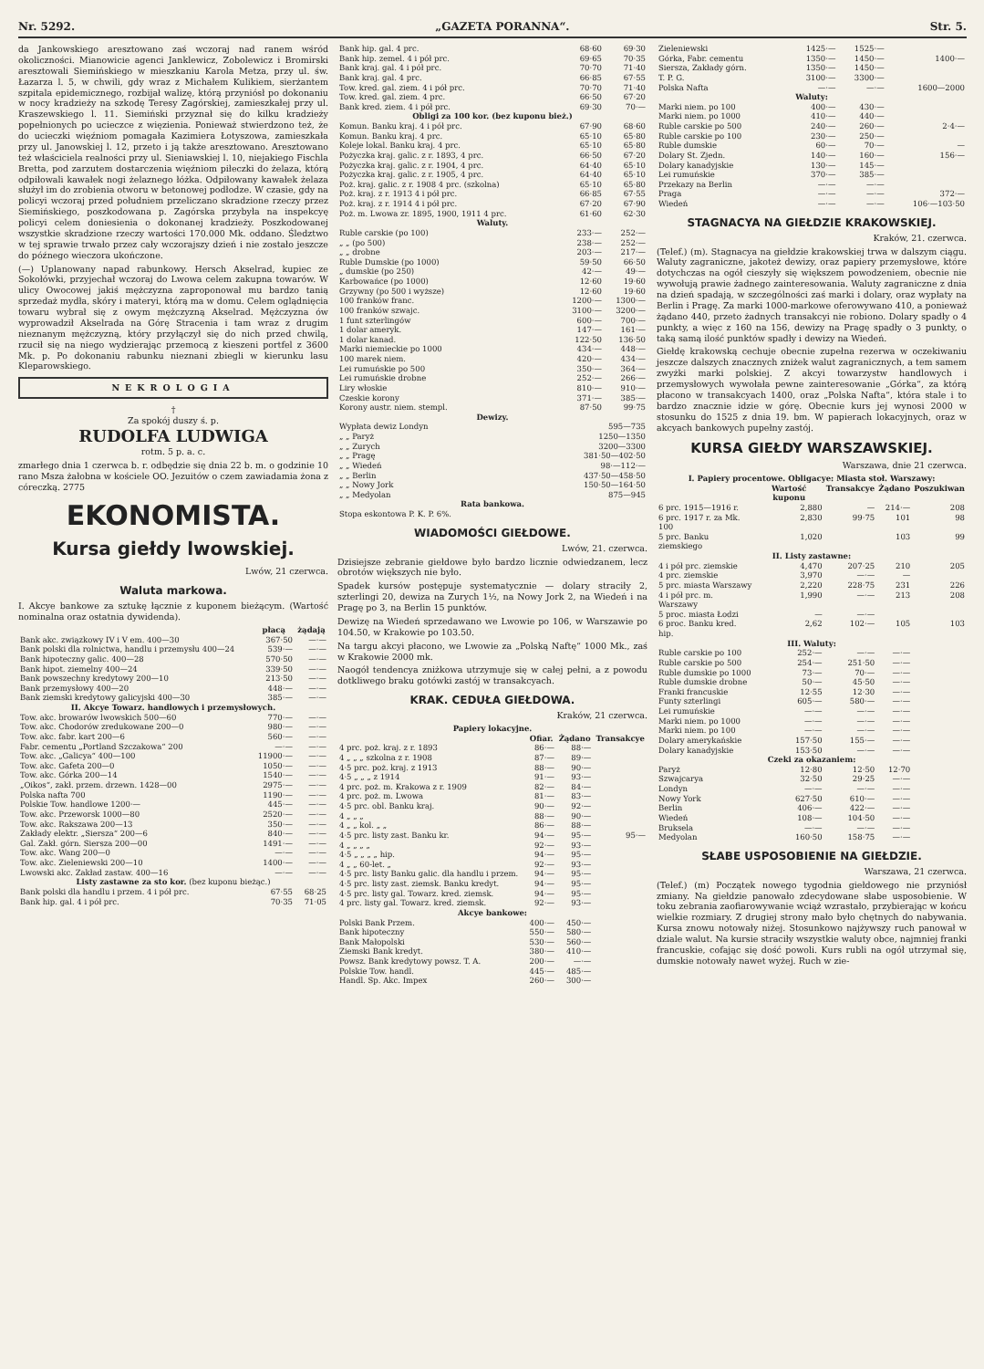Nr. 5292. „GAZETA PORANNA“. Str. 5.
da Jankowskiego aresztowano zaś wczoraj nad ranem wśród okoliczności. Mianowicie agenci Janklewicz, Zobolewicz i Bromirski aresztowali Siemińskiego w mieszkaniu Karola Metza, przy ul. św. Łazarza l. 5, w chwili, gdy wraz z Michałem Kulikiem, sierżantem szpitala epidemicznego, rozbijał walizę, którą przyniósł po dokonaniu w nocy kradzieży na szkodę Teresy Zagórskiej, zamieszkałej przy ul. Kraszewskiego l. 11. Siemiński przyznał się do kilku kradzieży popełnionych po ucieczce z więzienia. Ponieważ stwierdzono też, że do ucieczki więźniom pomagała Kazimiera Łotyszowa, zamieszkała przy ul. Janowskiej l. 12, przeto i ją także aresztowano. Aresztowano też właściciela realności przy ul. Sieniawskiej l. 10, niejakiego Fischla Bretta, pod zarzutem dostarczenia więźniom piłeczki do żelaza, którą odpiłowali kawałek nogi żelaznego łóżka. Odpiłowany kawałek żelaza służył im do zrobienia otworu w betonowej podłodze. W czasie, gdy na policyi wczoraj przed południem przeliczano skradzione rzeczy przez Siemińskiego, poszkodowana p. Zagórska przybyła na inspekcyę policyi celem doniesienia o dokonanej kradzieży. Poszkodowanej wszystkie skradzione rzeczy wartości 170.000 Mk. oddano. Śledztwo w tej sprawie trwało przez cały wczorajszy dzień i nie zostało jeszcze do późnego wieczora ukończone.
(—) Uplanowany napad rabunkowy. Hersch Akselrad, kupiec ze Sokołówki, przyjechał wczoraj do Lwowa celem zakupna towarów. W ulicy Owocowej jakiś mężczyzna zaproponował mu bardzo tanią sprzedaż mydła, skóry i materyi, którą ma w domu. Celem oglądnięcia towaru wybrał się z owym mężczyzną Akselrad. Mężczyzna ów wyprowadził Akselrada na Górę Stracenia i tam wraz z drugim nieznanym mężczyzną, który przyłączył się do nich przed chwilą, rzucił się na niego wydzierając przemocą z kieszeni portfel z 3600 Mk. p. Po dokonaniu rabunku nieznani zbiegli w kierunku lasu Kleparowskiego.
NEKROLOGIA
†
Za spokój duszy ś. p.
RUDOLFA LUDWIGA
rotm. 5 p. a. c.
zmarłego dnia 1 czerwca b. r. odbędzie się dnia 22 b. m. o godzinie 10 rano Msza żałobna w kościele OO. Jezuitów o czem zawiadamia żona z córeczką. 2775
EKONOMISTA.
Kursa giełdy lwowskiej.
Lwów, 21 czerwca.
Waluta markowa.
I. Akcye bankowe za sztukę łącznie z kuponem bieżącym. (Wartość nominalna oraz ostatnia dywidenda).
| | płacą | żądają |
| --- | --- | --- |
| Bank akc. związkowy IV i V em. 400—30 | 367·50 | —·— |
| Bank polski dla rolnictwa, handlu i przemysłu 400—24 | 539·— | —·— |
| Bank hipoteczny galic. 400—28 | 570·50 | —·— |
| Bank hipot. ziemelny 400—24 | 339·50 | —·— |
| Bank powszechny kredytowy 200—10 | 213·50 | —·— |
| Bank przemysłowy 400—20 | 448·— | —·— |
| Bank ziemski kredytowy galicyjski 400—30 | 385·— | —·— |
| II. Akcye Towarz. handlowych i przemysłowych. | | |
| Tow. akc. browarów lwowskich 500—60 | 770·— | —·— |
| Tow. akc. Chodorów zredukowane 200—0 | 980·— | —·— |
| Tow. akc. fabr. kart 200—6 | 560·— | —·— |
| Fabr. cementu „Portland Szczakowa“ 200 | —·— | —·— |
| Tow. akc. „Galicya“ 400—100 | 11900·— | —·— |
| Tow. akc. Gafeta 200—0 | 1050·— | —·— |
| Tow. akc. Górka 200—14 | 1540·— | —·— |
| „Oikos“, zakł. przem. drzewn. 1428—00 | 2975·— | —·— |
| Polska nafta 700 | 1190·— | —·— |
| Polskie Tow. handlowe 1200·— | 445·— | —·— |
| Tow. akc. Przeworsk 1000—80 | 2520·— | —·— |
| Tow. akc. Rakszawa 200—13 | 350·— | —·— |
| Zakłady elektr. „Siersza“ 200—6 | 840·— | —·— |
| Gal. Zakł. górn. Siersza 200—00 | 1491·— | —·— |
| Tow. akc. Wang 200—0 | —·— | —·— |
| Tow. akc. Zieleniewski 200—10 | 1400·— | —·— |
| Lwowski akc. Zakład zastaw. 400—16 | —·— | —·— |
| Listy zastawne za sto kor. (bez kuponu bieżąc.) | | |
| Bank polski dla handlu i przem. 4 i pół prc. | 67·55 | 68·25 |
| Bank hip. gal. 4 i pół prc. | 70·35 | 71·05 |
| Bank hip. gal. 4 prc. | 68·60 | 69·30 |
| Bank hip. zemel. 4 i pół prc. | 69·65 | 70·35 |
| Bank kraj. gal. 4 i pół prc. | 70·70 | 71·40 |
| Bank kraj. gal. 4 prc. | 66·85 | 67·55 |
| Tow. kred. gal. ziem. 4 i pół prc. | 70·70 | 71·40 |
| Tow. kred. gal. ziem. 4 prc. | 66·50 | 67·20 |
| Bank kred. ziem. 4 i pół prc. | 69·30 | 70·— |
| Obligi za 100 kor. (bez kuponu bież.) | | |
| Komun. Banku kraj. 4 i pół prc. | 67·90 | 68·60 |
| Komun. Banku kraj. 4 prc. | 65·10 | 65·80 |
| Koleje lokal. Banku kraj. 4 prc. | 65·10 | 65·80 |
| Pożyczka kraj. galic. z r. 1893, 4 prc. | 66·50 | 67·20 |
| Pożyczka kraj. galic. z r. 1904, 4 prc. | 64·40 | 65·10 |
| Pożyczka kraj. galic. z r. 1905, 4 prc. | 64·40 | 65·10 |
| Poż. kraj. galic. z r. 1908 4 prc. (szkolna) | 65·10 | 65·80 |
| Poż. kraj. z r. 1913 4 i pół prc. | 66·85 | 67·55 |
| Poż. kraj. z r. 1914 4 i pół prc. | 67·20 | 67·90 |
| Poż. m. Lwowa zr. 1895, 1900, 1911 4 prc. | 61·60 | 62·30 |
| Waluty. | | |
| Ruble carskie (po 100) | 233·— | 252·— |
| „ „ (po 500) | 238·— | 252·— |
| „ „ drobne | 203·— | 217·— |
| Ruble Dumskie (po 1000) | 59·50 | 66·50 |
| „ dumskie (po 250) | 42·— | 49·— |
| Karbowańce (po 1000) | 12·60 | 19·60 |
| Grzywny (po 500 i wyższe) | 12·60 | 19·60 |
| 100 franków franc. | 1200·— | 1300·— |
| 100 franków szwajc. | 3100·— | 3200·— |
| 1 funt szterlingów | 600·— | 700·— |
| 1 dolar ameryk. | 147·— | 161·— |
| 1 dolar kanad. | 122·50 | 136·50 |
| Marki niemieckie po 1000 | 434·— | 448·— |
| 100 marek niem. | 420·— | 434·— |
| Lei rumuńskie po 500 | 350·— | 364·— |
| Lei rumuńskie drobne | 252·— | 266·— |
| Liry włoskie | 810·— | 910·— |
| Czeskie korony | 371·— | 385·— |
| Korony austr. niem. stempl. | 87·50 | 99·75 |
| Dewizy. | | |
| Wypłata dewiz Londyn | 595—735 | |
| „ „ Paryż | 1250—1350 | |
| „ „ Zurych | 3200—3300 | |
| „ „ Pragę | 381·50—402·50 | |
| „ „ Wiedeń | 98·—112·— | |
| „ „ Berlin | 437·50—458·50 | |
| „ „ Nowy Jork | 150·50—164·50 | |
| „ „ Medyolan | 875—945 | |
| Rata bankowa. | | |
| Stopa eskontowa P. K. P. 6%. | | |
WIADOMOŚCI GIEŁDOWE.
Lwów, 21. czerwca.
Dzisiejsze zebranie giełdowe było bardzo licznie odwiedzanem, lecz obrotów większych nie było.
Spadek kursów postępuje systematycznie — dolary straciły 2, szterlingi 20, dewiza na Zurych 1½, na Nowy Jork 2, na Wiedeń i na Pragę po 3, na Berlin 15 punktów.
Dewizę na Wiedeń sprzedawano we Lwowie po 106, w Warszawie po 104.50, w Krakowie po 103.50.
Na targu akcyi płacono, we Lwowie za „Polską Naftę“ 1000 Mk., zaś w Krakowie 2000 mk.
Naogół tendencya zniżkowa utrzymuje się w całej pełni, a z powodu dotkliwego braku gotówki zastój w transakcyach.
KRAK. CEDUŁA GIEŁDOWA.
Kraków, 21 czerwca.
| Papiery lokacyjne. | | | |
| --- | --- | --- | --- |
| | Ofiar. | Żądano | Transakcye |
| 4 prc. poż. kraj. z r. 1893 | 86·— | 88·— | |
| 4 „ „ „ szkolna z r. 1908 | 87·— | 89·— | |
| 4·5 prc. poż. kraj. z 1913 | 88·— | 90·— | |
| 4·5 „ „ „ z 1914 | 91·— | 93·— | |
| 4 prc. poż. m. Krakowa z r. 1909 | 82·— | 84·— | |
| 4 prc. poż. m. Lwowa | 81·— | 83·— | |
| 4·5 prc. obl. Banku kraj. | 90·— | 92·— | |
| 4 „ „ „ | 88·— | 90·— | |
| 4 „ „ kol. „ „ | 86·— | 88·— | |
| 4·5 prc. listy zast. Banku kr. | 94·— | 95·— | 95·— |
| 4 „ „ „ „ | 92·— | 93·— | |
| 4·5 „ „ „ „ hip. | 94·— | 95·— | |
| 4 „ „ 60-let. „ | 92·— | 93·— | |
| 4·5 prc. listy Banku galic. dla handlu i przem. | 94·— | 95·— | |
| 4·5 prc. listy zast. ziemsk. Banku kredyt. | 94·— | 95·— | |
| 4·5 prc. listy gal. Towarz. kred. ziemsk. | 94·— | 95·— | |
| 4 prc. listy gal. Towarz. kred. ziemsk. | 92·— | 93·— | |
| Akcye bankowe: | | | |
| Polski Bank Przem. | 400·— | 450·— | |
| Bank hipoteczny | 550·— | 580·— | |
| Bank Małopolski | 530·— | 560·— | |
| Ziemski Bank kredyt. | 380·— | 410·— | |
| Powsz. Bank kredytowy powsz. T. A. | 200·— | —·— | |
| Polskie Tow. handl. | 445·— | 485·— | |
| Handl. Sp. Akc. Impex | 260·— | 300·— | |
| Zieleniewski | 1425·— | 1525·— | |
| Górka, Fabr. cementu | 1350·— | 1450·— | 1400·— |
| Siersza, Zakłady górn. | 1350·— | 1450·— | |
| T. P. G. | 3100·— | 3300·— | |
| Polska Nafta | —·— | —·— | 1600—2000 |
| Waluty: | | | |
| Marki niem. po 100 | 400·— | 430·— | |
| Marki niem. po 1000 | 410·— | 440·— | |
| Ruble carskie po 500 | 240·— | 260·— | 2·4·— |
| Ruble carskie po 100 | 230·— | 250·— | |
| Ruble dumskie | 60·— | 70·— | — |
| Dolary St. Zjedn. | 140·— | 160·— | 156·— |
| Dolary kanadyjskie | 130·— | 145·— | |
| Lei rumuńskie | 370·— | 385·— | |
| Przekazy na Berlin | —·— | —·— | |
| Praga | —·— | —·— | 372·— |
| Wiedeń | —·— | —·— | 106·—103·50 |
STAGNACYA NA GIEŁDZIE KRAKOWSKIEJ.
Kraków, 21. czerwca.
(Telef.) (m). Stagnacya na giełdzie krakowskiej trwa w dalszym ciągu. Waluty zagraniczne, jakoteż dewizy, oraz papiery przemysłowe, które dotychczas na ogół cieszyły się większem powodzeniem, obecnie nie wywołują prawie żadnego zainteresowania. Waluty zagraniczne z dnia na dzień spadają, w szczególności zaś marki i dolary, oraz wypłaty na Berlin i Pragę. Za marki 1000-markowe oferowywano 410, a ponieważ żądano 440, przeto żadnych transakcyi nie robiono. Dolary spadły o 4 punkty, a więc z 160 na 156, dewizy na Pragę spadły o 3 punkty, o taką samą ilość punktów spadły i dewizy na Wiedeń.
Giełdę krakowską cechuje obecnie zupełna rezerwa w oczekiwaniu jeszcze dalszych znacznych zniżek walut zagranicznych, a tem samem zwyżki marki polskiej. Z akcyi towarzystw handlowych i przemysłowych wywołała pewne zainteresowanie „Górka“, za którą płacono w transakcyach 1400, oraz „Polska Nafta“, która stale i to bardzo znacznie idzie w górę. Obecnie kurs jej wynosi 2000 w stosunku do 1525 z dnia 19. bm. W papierach lokacyjnych, oraz w akcyach bankowych pupełny zastój.
KURSA GIEŁDY WARSZAWSKIEJ.
Warszawa, dnie 21 czerwca.
| I. Papiery procentowe. Obligacye: Miasta stoł. Warszawy: | | | | |
| --- | --- | --- | --- | --- |
| | Wartość kuponu | Transakcye | Żądano | Poszukiwan |
| 6 prc. 1915—1916 r. | 2,880 | — | 214·— | 208 |
| 6 prc. 1917 r. za Mk. 100 | 2,830 | 99·75 | 101 | 98 |
| 5 prc. Banku ziemskiego | 1,020 | | 103 | 99 |
| II. Listy zastawne: | | | | |
| 4 i pół prc. ziemskie | 4,470 | 207·25 | 210 | 205 |
| 4 prc. ziemskie | 3,970 | —·— | — | |
| 5 prc. miasta Warszawy | 2,220 | 228·75 | 231 | 226 |
| 4 i pół prc. m. Warszawy | 1,990 | —·— | 213 | 208 |
| 5 proc. miasta Łodzi | — | —·— | | |
| 6 proc. Banku kred. hip. | 2,62 | 102·— | 105 | 103 |
| III. Waluty: | | | | |
| Ruble carskie po 100 | 252·— | —·— | —·— | |
| Ruble carskie po 500 | 254·— | 251·50 | —·— | |
| Ruble dumskie po 1000 | 73·— | 70·— | —·— | |
| Ruble dumskie drobne | 50·— | 45·50 | —·— | |
| Franki francuskie | 12·55 | 12·30 | —·— | |
| Funty szterlingi | 605·— | 580·— | —·— | |
| Lei rumuńskie | —·— | —·— | —·— | |
| Marki niem. po 1000 | —·— | —·— | —·— | |
| Marki niem. po 100 | —·— | —·— | —·— | |
| Dolary amerykańskie | 157·50 | 155·— | —·— | |
| Dolary kanadyjskie | 153·50 | —·— | —·— | |
| Czeki za okazaniem: | | | | |
| Paryż | 12·80 | 12·50 | 12·70 | |
| Szwajcarya | 32·50 | 29·25 | —·— | |
| Londyn | —·— | —·— | —·— | |
| Nowy York | 627·50 | 610·— | —·— | |
| Berlin | 406·— | 422·— | —·— | |
| Wiedeń | 108·— | 104·50 | —·— | |
| Bruksela | —·— | —·— | —·— | |
| Medyolan | 160·50 | 158·75 | —·— | |
SŁABE USPOSOBIENIE NA GIEŁDZIE.
Warszawa, 21 czerwca.
(Telef.) (m) Początek nowego tygodnia giełdowego nie przyniósł zmiany. Na giełdzie panowało zdecydowane słabe usposobienie. W toku zebrania zaofiarowywanie wciąż wzrastało, przybierając w końcu wielkie rozmiary. Z drugiej strony mało było chętnych do nabywania. Kursa znowu notowały niżej. Stosunkowo najżywszy ruch panował w dziale walut. Na kursie straciły wszystkie waluty obce, najmniej franki francuskie, cofając się dość powoli. Kurs rubli na ogół utrzymał się, dumskie notowały nawet wyżej. Ruch w zie-